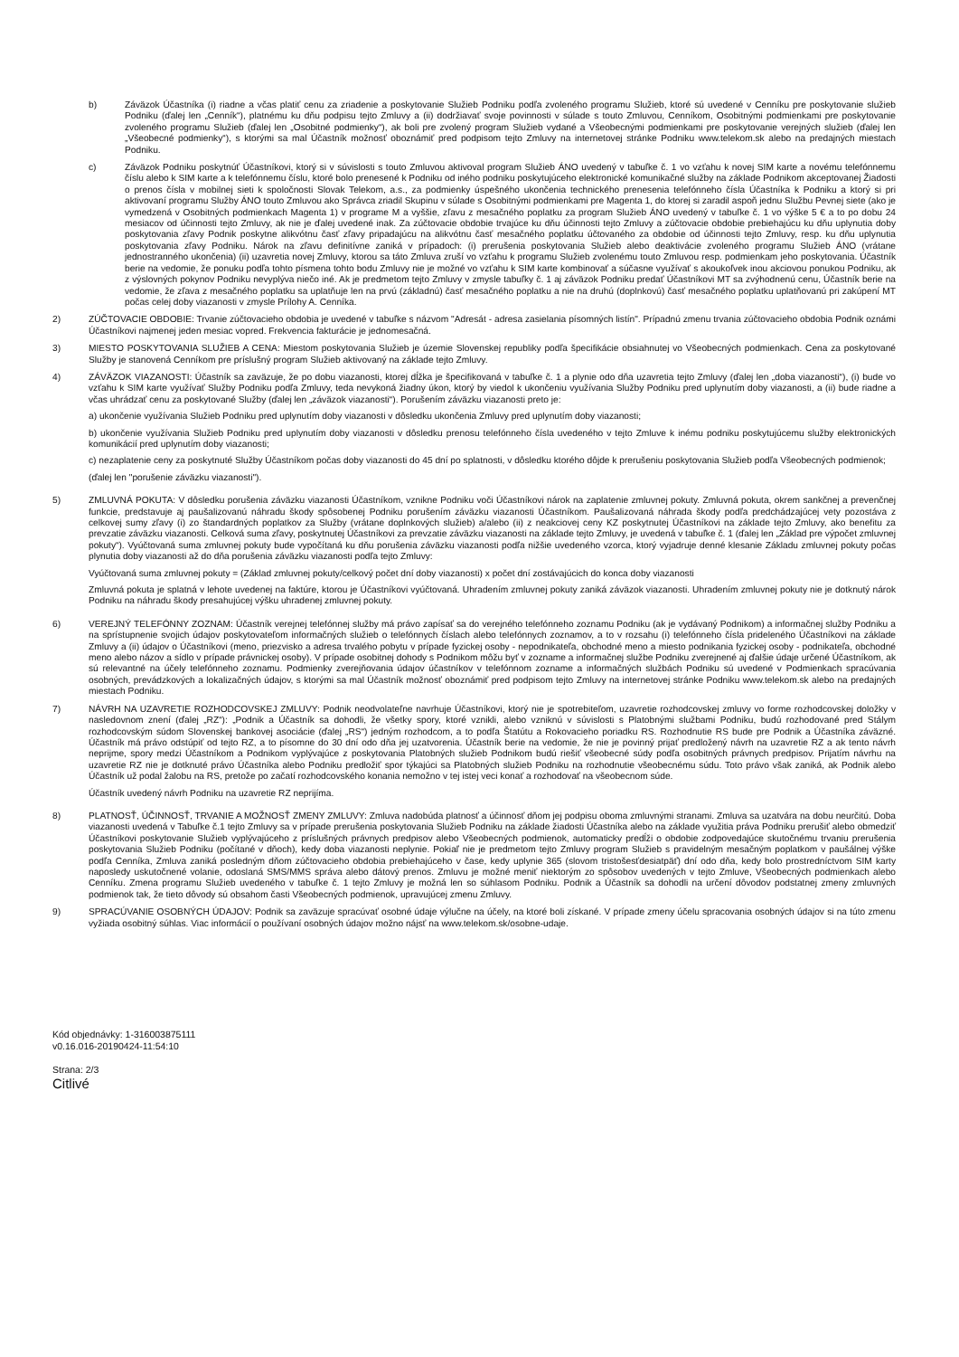b) Záväzok Účastníka (i) riadne a včas platiť cenu za zriadenie a poskytovanie Služieb Podniku podľa zvoleného programu Služieb, ktoré sú uvedené v Cenníku pre poskytovanie služieb Podniku (ďalej len „Cenník“), platnému ku dňu podpisu tejto Zmluvy a (ii) dodržiavať svoje povinnosti v súlade s touto Zmluvou, Cenníkom, Osobitnými podmienkami pre poskytovanie zvoleného programu Služieb (ďalej len „Osobitné podmienky“), ak boli pre zvolený program Služieb vydané a Všeobecnými podmienkami pre poskytovanie verejných služieb (ďalej len „Všeobecné podmienky“), s ktorými sa mal Účastník možnosť oboznámiť pred podpisom tejto Zmluvy na internetovej stránke Podniku www.telekom.sk alebo na predajných miestach Podniku.
c) Záväzok Podniku poskytnúť Účastníkovi, ktorý si v súvislosti s touto Zmluvou aktivoval program Služieb ÁNO uvedený v tabuľke č. 1 vo vzťahu k novej SIM karte a novému telefónnemu číslu alebo k SIM karte a k telefónnemu číslu, ktoré bolo prenesené k Podniku od iného podniku poskytujúceho elektronické komunikačné služby na základe Podnikom akceptovanej Žiadosti o prenos čísla v mobilnej sieti k spoločnosti Slovak Telekom, a.s., za podmienky úspešného ukončenia technického prenesenia telefónneho čísla Účastníka k Podniku a ktorý si pri aktivovaní programu Služby ÁNO touto Zmluvou ako Správca zriadil Skupinu v súlade s Osobitnými podmienkami pre Magenta 1, do ktorej si zaradil aspoň jednu Službu Pevnej siete (ako je vymedzená v Osobitných podmienkach Magenta 1) v programe M a vyššie, zľavu z mesačného poplatku za program Služieb ÁNO uvedený v tabuľke č. 1 vo výške 5 € a to po dobu 24 mesiacov od účinnosti tejto Zmluvy, ak nie je ďalej uvedené inak. Za zúčtovacie obdobie trvajúce ku dňu účinnosti tejto Zmluvy a zúčtovacie obdobie prebiehajúcu ku dňu uplynutia doby poskytovania zľavy Podnik poskytne alikvótnu časť zľavy pripadajúcu na alikvótnu časť mesačného poplatku účtovaného za obdobie od účinnosti tejto Zmluvy, resp. ku dňu uplynutia poskytovania zľavy Podniku. Nárok na zľavu definitívne zaniká v prípadoch: (i) prerušenia poskytovania Služieb alebo deaktivácie zvoleného programu Služieb ÁNO (vrátane jednostranného ukončenia) (ii) uzavretia novej Zmluvy, ktorou sa táto Zmluva zruší vo vzťahu k programu Služieb zvolenému touto Zmluvou resp. podmienkam jeho poskytovania. Účastník berie na vedomie, že ponuku podľa tohto písmena tohto bodu Zmluvy nie je možné vo vzťahu k SIM karte kombinovať a súčasne využívať s akoukoľvek inou akciovou ponukou Podniku, ak z výslovných pokynov Podniku nevyplýva niečo iné. Ak je predmetom tejto Zmluvy v zmysle tabuľky č. 1 aj záväzok Podniku predať Účastníkovi MT sa zvýhodnenú cenu, Účastník berie na vedomie, že zľava z mesačného poplatku sa uplatňuje len na prvú (základnú) časť mesačného poplatku a nie na druhú (doplnkovú) časť mesačného poplatku uplatňovanú pri zakúpení MT počas celej doby viazanosti v zmysle Prílohy A. Cenníka.
2) ZÚČTOVACIE OBDOBIE: Trvanie zúčtovacieho obdobia je uvedené v tabuľke s názvom "Adresát - adresa zasielania písomných listín". Prípadnú zmenu trvania zúčtovacieho obdobia Podnik oznámi Účastníkovi najmenej jeden mesiac vopred. Frekvencia fakturácie je jednomesačná.
3) MIESTO POSKYTOVANIA SLUŽIEB A CENA: Miestom poskytovania Služieb je územie Slovenskej republiky podľa špecifikácie obsiahnutej vo Všeobecných podmienkach. Cena za poskytované Služby je stanovená Cenníkom pre príslušný program Služieb aktivovaný na základe tejto Zmluvy.
4) ZÁVÄZOK VIAZANOSTI: Účastník sa zaväzuje, že po dobu viazanosti, ktorej dĺžka je špecifikovaná v tabuľke č. 1 a plynie odo dňa uzavretia tejto Zmluvy (ďalej len „doba viazanosti“), (i) bude vo vzťahu k SIM karte využívať Služby Podniku podľa Zmluvy, teda nevykoná žiadny úkon, ktorý by viedol k ukončeniu využívania Služby Podniku pred uplynutím doby viazanosti, a (ii) bude riadne a včas uhrádzať cenu za poskytované Služby (ďalej len „záväzok viazanosti“). Porušením záväzku viazanosti preto je:
a) ukončenie využívania Služieb Podniku pred uplynutím doby viazanosti v dôsledku ukončenia Zmluvy pred uplynutím doby viazanosti;
b) ukončenie využívania Služieb Podniku pred uplynutím doby viazanosti v dôsledku prenosu telefónneho čísla uvedeného v tejto Zmluve k inému podniku poskytujúcemu služby elektronických komunikácií pred uplynutím doby viazanosti;
c) nezaplatenie ceny za poskytnuté Služby Účastníkom počas doby viazanosti do 45 dní po splatnosti, v dôsledku ktorého dôjde k prerušeniu poskytovania Služieb podľa Všeobecných podmienok;
(ďalej len "porušenie záväzku viazanosti").
5) ZMLUVNÁ POKUTA: V dôsledku porušenia záväzku viazanosti Účastníkom, vznikne Podniku voči Účastníkovi nárok na zaplatenie zmluvnej pokuty. Zmluvná pokuta, okrem sankčnej a prevenčnej funkcie, predstavuje aj paušalizovanú náhradu škody spôsobenej Podniku porušením záväzku viazanosti Účastníkom. Paušalizovaná náhrada škody podľa predchádzajúcej vety pozostáva z celkovej sumy zľavy (i) zo štandardných poplatkov za Služby (vrátane doplnkových služieb) a/alebo (ii) z neakciovej ceny KZ poskytnutej Účastníkovi na základe tejto Zmluvy, ako benefitu za prevzatie záväzku viazanosti. Celková suma zľavy, poskytnutej Účastníkovi za prevzatie záväzku viazanosti na základe tejto Zmluvy, je uvedená v tabuľke č. 1 (ďalej len „Základ pre výpočet zmluvnej pokuty“). Vyúčtovaná suma zmluvnej pokuty bude vypočítaná ku dňu porušenia záväzku viazanosti podľa nižšie uvedeného vzorca, ktorý vyjadruje denné klesanie Základu zmluvnej pokuty počas plynutia doby viazanosti až do dňa porušenia záväzku viazanosti podľa tejto Zmluvy:
Vyúčtovaná suma zmluvnej pokuty = (Základ zmluvnej pokuty/celkový počet dní doby viazanosti) x počet dní zostávajúcich do konca doby viazanosti
Zmluvná pokuta je splatná v lehote uvedenej na faktúre, ktorou je Účastníkovi vyúčtovaná. Uhradením zmluvnej pokuty zaniká záväzok viazanosti. Uhradením zmluvnej pokuty nie je dotknutý nárok Podniku na náhradu škody presahujúcej výšku uhradenej zmluvnej pokuty.
6) VEREJNÝ TELEFÓNNY ZOZNAM: Účastník verejnej telefónnej služby má právo zapísať sa do verejného telefónneho zoznamu Podniku (ak je vydávaný Podnikom) a informačnej služby Podniku a na sprístupnenie svojich údajov poskytovateľom informačných služieb o telefónnych číslach alebo telefónnych zoznamov, a to v rozsahu (i) telefónneho čísla prideleného Účastníkovi na základe Zmluvy a (ii) údajov o Účastníkovi (meno, priezvisko a adresa trvalého pobytu v prípade fyzickej osoby - nepodnikateľa, obchodné meno a miesto podnikania fyzickej osoby - podnikateľa, obchodné meno alebo názov a sídlo v prípade právnickej osoby). V prípade osobitnej dohody s Podnikom môžu byť v zozname a informačnej službe Podniku zverejnené aj ďalšie údaje určené Účastníkom, ak sú relevantné na účely telefónneho zoznamu. Podmienky zverejňovania údajov účastníkov v telefónnom zozname a informačných službách Podniku sú uvedené v Podmienkach spracúvania osobných, prevádzkových a lokalizačných údajov, s ktorými sa mal Účastník možnosť oboznámiť pred podpisom tejto Zmluvy na internetovej stránke Podniku www.telekom.sk alebo na predajných miestach Podniku.
7) NÁVRH NA UZAVRETIE ROZHODCOVSKEJ ZMLUVY: Podnik neodvolateľne navrhuje Účastníkovi, ktorý nie je spotrebiteľom, uzavretie rozhodcovskej zmluvy vo forme rozhodcovskej doložky v nasledovnom znení (ďalej „RZ“): „Podnik a Účastník sa dohodli, že všetky spory, ktoré vznikli, alebo vzniknú v súvislosti s Platobnými službami Podniku, budú rozhodované pred Stálym rozhodcovským súdom Slovenskej bankovej asociácie (ďalej „RS“) jedným rozhodcom, a to podľa Štatútu a Rokovacieho poriadku RS. Rozhodnutie RS bude pre Podnik a Účastníka záväzné. Účastník má právo odstúpiť od tejto RZ, a to písomne do 30 dní odo dňa jej uzatvorenia. Účastník berie na vedomie, že nie je povinný prijať predložený návrh na uzavretie RZ a ak tento návrh neprijme, spory medzi Účastníkom a Podnikom vyplývajúce z poskytovania Platobných služieb Podnikom budú riešiť všeobecné súdy podľa osobitných právnych predpisov. Prijatím návrhu na uzavretie RZ nie je dotknuté právo Účastníka alebo Podniku predložiť spor týkajúci sa Platobných služieb Podniku na rozhodnutie všeobecnému súdu. Toto právo však zaniká, ak Podnik alebo Účastník už podal žalobu na RS, pretože po začatí rozhodcovského konania nemožno v tej istej veci konať a rozhodovať na všeobecnom súde.
Účastník uvedený návrh Podniku na uzavretie RZ neprijíma.
8) PLATNOSŤ, ÚČINNOSŤ, TRVANIE A MOŽNOSŤ ZMENY ZMLUVY: Zmluva nadobúda platnosť a účinnosť dňom jej podpisu oboma zmluvnými stranami. Zmluva sa uzatvára na dobu neurčitú. Doba viazanosti uvedená v Tabuľke č.1 tejto Zmluvy sa v prípade prerušenia poskytovania Služieb Podniku na základe žiadosti Účastníka alebo na základe využitia práva Podniku prerušiť alebo obmedziť Účastníkovi poskytovanie Služieb vyplývajúceho z príslušných právnych predpisov alebo Všeobecných podmienok, automaticky predĺži o obdobie zodpovedajúce skutočnému trvaniu prerušenia poskytovania Služieb Podniku (počítané v dňoch), kedy doba viazanosti neplynie. Pokiaľ nie je predmetom tejto Zmluvy program Služieb s pravidelným mesačným poplatkom v paušálnej výške podľa Cenníka, Zmluva zaniká posledným dňom zúčtovacieho obdobia prebiehajúceho v čase, kedy uplynie 365 (slovom tristošesťdesiatpäť) dní odo dňa, kedy bolo prostredníctvom SIM karty naposledy uskutočnené volanie, odoslaná SMS/MMS správa alebo dátový prenos. Zmluvu je možné meniť niektorým zo spôsobov uvedených v tejto Zmluve, Všeobecných podmienkach alebo Cenníku. Zmena programu Služieb uvedeného v tabuľke č. 1 tejto Zmluvy je možná len so súhlasom Podniku. Podnik a Účastník sa dohodli na určení dôvodov podstatnej zmeny zmluvných podmienok tak, že tieto dôvody sú obsahom časti Všeobecných podmienok, upravujúcej zmenu Zmluvy.
9) SPRACÚVANIE OSOBNÝCH ÚDAJOV: Podnik sa zaväzuje spracúvať osobné údaje výlučne na účely, na ktoré boli získané. V prípade zmeny účelu spracovania osobných údajov si na túto zmenu vyžiada osobitný súhlas. Viac informácií o používaní osobných údajov možno nájsť na www.telekom.sk/osobne-udaje.
Kód objednávky: 1-316003875111
v0.16.016-20190424-11:54:10
Strana: 2/3
Citlivé